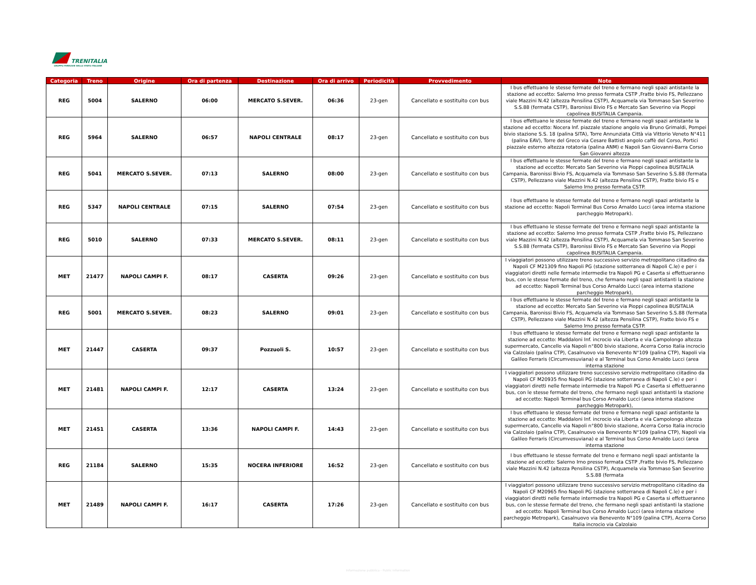TRENITALIA
GRUPPO FERROVIE DELLO STATO ITALIANE
| Categoria | Treno | Origine | Ora di partenza | Destinazione | Ora di arrivo | Periodicità | Provvedimento | Note |
| --- | --- | --- | --- | --- | --- | --- | --- | --- |
| REG | 5004 | SALERNO | 06:00 | MERCATO S.SEVER. | 06:36 | 23-gen | Cancellato e sostituito con bus | I bus effettuano le stesse fermate del treno e fermano negli spazi antistante la stazione ad eccetto: Salerno Irno presso fermata CSTP ,Fratte bivio FS, Pellezzano viale Mazzini N.42 (altezza Pensilina CSTP), Acquamela via Tommaso San Severino S.S.88 (fermata CSTP), Baronissi Bivio FS e Mercato San Severino via Pioppi capolinea BUSITALIA Campania. |
| REG | 5964 | SALERNO | 06:57 | NAPOLI CENTRALE | 08:17 | 23-gen | Cancellato e sostituito con bus | I bus effettuano le stesse fermate del treno e fermano negli spazi antistante la stazione ad eccetto: Nocera Inf. piazzale stazione angolo via Bruno Grimaldi, Pompei bivio stazione S.S. 18 (palina SITA), Torre Annunziata Città via Vittorio Veneto N°411 (palina EAV), Torre del Greco via Cesare Battisti angolo caffè del Corso, Portici piazzale esterno altezza rotatoria (palina ANM) e Napoli San Giovanni-Barra Corso San Giovanni altezza |
| REG | 5041 | MERCATO S.SEVER. | 07:13 | SALERNO | 08:00 | 23-gen | Cancellato e sostituito con bus | I bus effettuano le stesse fermate del treno e fermano negli spazi antistante la stazione ad eccetto: Mercato San Severino via Pioppi capolinea BUSITALIA Campania, Baronissi Bivio FS, Acquamela via Tommaso San Severino S.S.88 (fermata CSTP), Pellezzano viale Mazzini N.42 (altezza Pensilina CSTP), Fratte bivio FS e Salerno Irno presso fermata CSTP. |
| REG | 5347 | NAPOLI CENTRALE | 07:15 | SALERNO | 07:54 | 23-gen | Cancellato e sostituito con bus | I bus effettuano le stesse fermate del treno e fermano negli spazi antistante la stazione ad eccetto: Napoli Terminal Bus Corso Arnaldo Lucci (area interna stazione parcheggio Metropark). |
| REG | 5010 | SALERNO | 07:33 | MERCATO S.SEVER. | 08:11 | 23-gen | Cancellato e sostituito con bus | I bus effettuano le stesse fermate del treno e fermano negli spazi antistante la stazione ad eccetto: Salerno Irno presso fermata CSTP ,Fratte bivio FS, Pellezzano viale Mazzini N.42 (altezza Pensilina CSTP), Acquamela via Tommaso San Severino S.S.88 (fermata CSTP), Baronissi Bivio FS e Mercato San Severino via Pioppi capolinea BUSITALIA Campania. |
| MET | 21477 | NAPOLI CAMPI F. | 08:17 | CASERTA | 09:26 | 23-gen | Cancellato e sostituito con bus | I viaggiatori possono utilizzare treno successivo servizio metropolitano ciitadino da Napoli CF M21309 fino Napoli PG (stazione sotterranea di Napoli C.le) e per i viaggiatori diretti nelle fermate intermedie tra Napoli PG e Caserta si effettueranno bus, con le stesse fermate del treno, che fermano negli spazi antistanti la stazione ad eccetto: Napoli Terminal bus Corso Arnaldo Lucci (area interna stazione parcheggio Metropark), |
| REG | 5001 | MERCATO S.SEVER. | 08:23 | SALERNO | 09:01 | 23-gen | Cancellato e sostituito con bus | I bus effettuano le stesse fermate del treno e fermano negli spazi antistante la stazione ad eccetto: Mercato San Severino via Pioppi capolinea BUSITALIA Campania, Baronissi Bivio FS, Acquamela via Tommaso San Severino S.S.88 (fermata CSTP), Pellezzano viale Mazzini N.42 (altezza Pensilina CSTP), Fratte bivio FS e Salerno Irno presso fermata CSTP. |
| MET | 21447 | CASERTA | 09:37 | Pozzuoli S. | 10:57 | 23-gen | Cancellato e sostituito con bus | I bus effettuano le stesse fermate del treno e fermano negli spazi antistante la stazione ad eccetto: Maddaloni Inf. incrocio via Liberta e via Campolongo altezza supermercato, Cancello via Napoli n°800 bivio stazione, Acerra Corso Italia incrocio via Calzolaio (palina CTP), Casalnuovo via Benevento N°109 (palina CTP), Napoli via Galileo Ferraris (Circumvesuviana) e al Terminal bus Corso Arnaldo Lucci (area interna stazione |
| MET | 21481 | NAPOLI CAMPI F. | 12:17 | CASERTA | 13:24 | 23-gen | Cancellato e sostituito con bus | I viaggiatori possono utilizzare treno successivo servizio metropolitano ciitadino da Napoli CF M20935 fino Napoli PG (stazione sotterranea di Napoli C.le) e per i viaggiatori diretti nelle fermate intermedie tra Napoli PG e Caserta si effettueranno bus, con le stesse fermate del treno, che fermano negli spazi antistanti la stazione ad eccetto: Napoli Terminal bus Corso Arnaldo Lucci (area interna stazione parcheggio Metropark), |
| MET | 21451 | CASERTA | 13:36 | NAPOLI CAMPI F. | 14:43 | 23-gen | Cancellato e sostituito con bus | I bus effettuano le stesse fermate del treno e fermano negli spazi antistante la stazione ad eccetto: Maddaloni Inf. incrocio via Liberta e via Campolongo altezza supermercato, Cancello via Napoli n°800 bivio stazione, Acerra Corso Italia incrocio via Calzolaio (palina CTP), Casalnuovo via Benevento N°109 (palina CTP), Napoli via Galileo Ferraris (Circumvesuviana) e al Terminal bus Corso Arnaldo Lucci (area interna stazione |
| REG | 21184 | SALERNO | 15:35 | NOCERA INFERIORE | 16:52 | 23-gen | Cancellato e sostituito con bus | I bus effettuano le stesse fermate del treno e fermano negli spazi antistante la stazione ad eccetto: Salerno Irno presso fermata CSTP ,Fratte bivio FS, Pellezzano viale Mazzini N.42 (altezza Pensilina CSTP), Acquamela via Tommaso San Severino S.S.88 (fermata |
| MET | 21489 | NAPOLI CAMPI F. | 16:17 | CASERTA | 17:26 | 23-gen | Cancellato e sostituito con bus | I viaggiatori possono utilizzare treno successivo servizio metropolitano ciitadino da Napoli CF M20965 fino Napoli PG (stazione sotterranea di Napoli C.le) e per i viaggiatori diretti nelle fermate intermedie tra Napoli PG e Caserta si effettueranno bus, con le stesse fermate del treno, che fermano negli spazi antistanti la stazione ad eccetto: Napoli Terminal bus Corso Arnaldo Lucci (area interna stazione parcheggio Metropark), Casalnuovo via Benevento N°109 (palina CTP), Acerra Corso Italia incrocio via Calzolaio |
Informazione pubblica - Public information